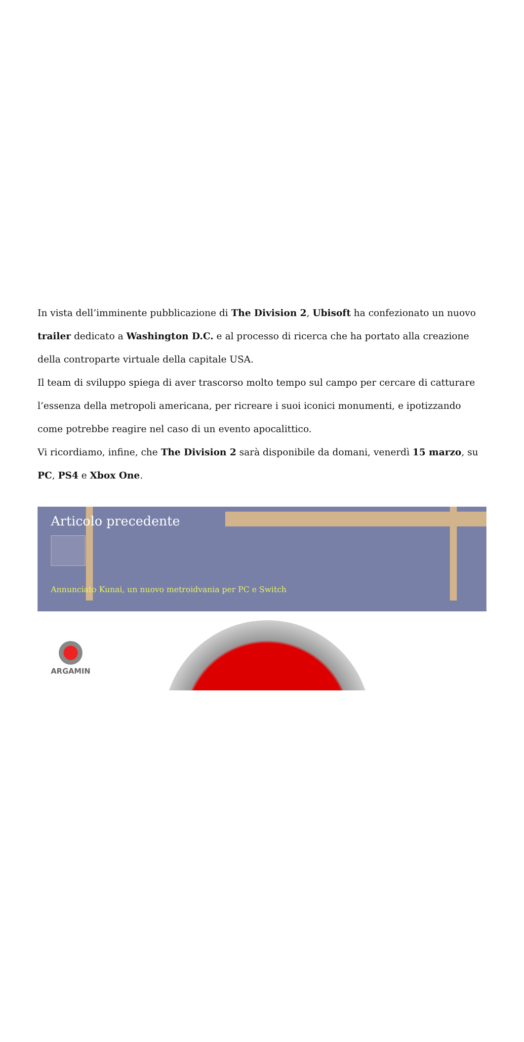In vista dell’imminente pubblicazione di The Division 2, Ubisoft ha confezionato un nuovo trailer dedicato a Washington D.C. e al processo di ricerca che ha portato alla creazione della controparte virtuale della capitale USA.
Il team di sviluppo spiega di aver trascorso molto tempo sul campo per cercare di catturare l’essenza della metropoli americana, per ricreare i suoi iconici monumenti, e ipotizzando come potrebbe reagire nel caso di un evento apocalittico.
Vi ricordiamo, infine, che The Division 2 sarà disponibile da domani, venerdì 15 marzo, su PC, PS4 e Xbox One.
Articolo precedente
Annunciato Kunai, un nuovo metroidvania per PC e Switch
ARGAMIN